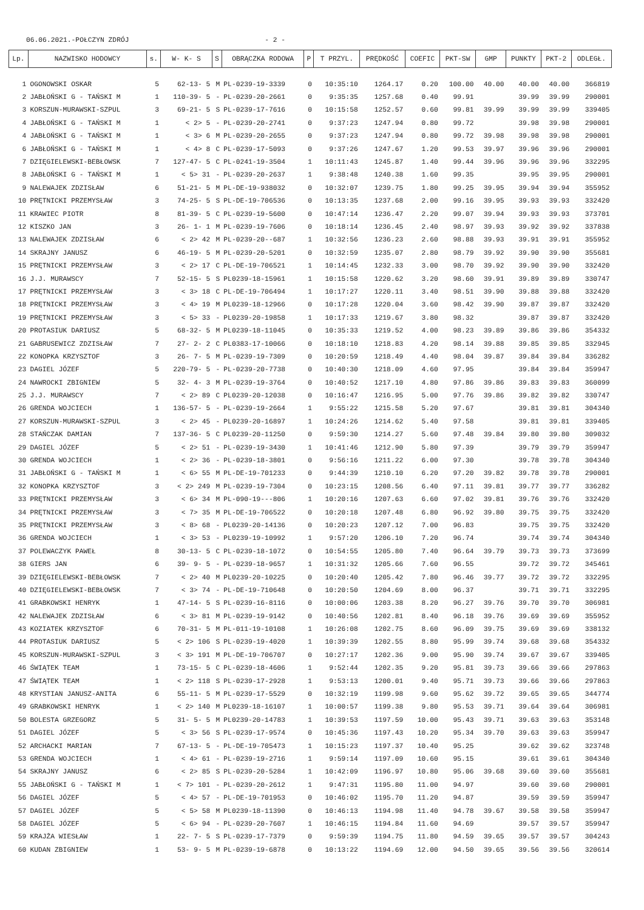06.06.2021.-POŁCZYN ZDRÓJ - 2 -
| Lp. | NAZWISKO HODOWCY | s. | W- K- S | S | OBRĄCZKA RODOWA | P | T PRZYL. | PRĘDKOŚĆ | COEFIC | PKT-SW | GMP | PUNKTY | PKT-2 | ODLEGŁ. |
| --- | --- | --- | --- | --- | --- | --- | --- | --- | --- | --- | --- | --- | --- | --- |
| 1 | OGONOWSKI OSKAR | 5 | 62-13- 5 | M | PL-0239-19-3339 | 0 | 10:35:10 | 1264.17 | 0.20 | 100.00 | 40.00 | 40.00 | 40.00 | 366819 |
| 2 | JABŁOŃSKI G - TAŃSKI M | 1 | 110-39- 5 | - | PL-0239-20-2661 | 0 | 9:35:35 | 1257.68 | 0.40 | 99.91 | | 39.99 | 39.99 | 290001 |
| 3 | KORSZUN-MURAWSKI-SZPUL | 3 | 69-21- 5 | S | PL-0239-17-7616 | 0 | 10:15:58 | 1252.57 | 0.60 | 99.81 | 39.99 | 39.99 | 39.99 | 339405 |
| 4 | JABŁOŃSKI G - TAŃSKI M | 1 | < 2> 5 | - | PL-0239-20-2741 | 0 | 9:37:23 | 1247.94 | 0.80 | 99.72 | | 39.98 | 39.98 | 290001 |
| 4 | JABŁOŃSKI G - TAŃSKI M | 1 | < 3> 6 | M | PL-0239-20-2655 | 0 | 9:37:23 | 1247.94 | 0.80 | 99.72 | 39.98 | 39.98 | 39.98 | 290001 |
| 6 | JABŁOŃSKI G - TAŃSKI M | 1 | < 4> 8 | C | PL-0239-17-5093 | 0 | 9:37:26 | 1247.67 | 1.20 | 99.53 | 39.97 | 39.96 | 39.96 | 290001 |
| 7 | DZIĘGIELEWSKI-BEBŁOWSK | 7 | 127-47- 5 | C | PL-0241-19-3504 | 1 | 10:11:43 | 1245.87 | 1.40 | 99.44 | 39.96 | 39.96 | 39.96 | 332295 |
| 8 | JABŁOŃSKI G - TAŃSKI M | 1 | < 5> 31 | - | PL-0239-20-2637 | 1 | 9:38:48 | 1240.38 | 1.60 | 99.35 | | 39.95 | 39.95 | 290001 |
| 9 | NALEWAJEK ZDZISŁAW | 6 | 51-21- 5 | M | PL-DE-19-938032 | 0 | 10:32:07 | 1239.75 | 1.80 | 99.25 | 39.95 | 39.94 | 39.94 | 355952 |
| 10 | PRĘTNICKI PRZEMYSŁAW | 3 | 74-25- 5 | S | PL-DE-19-706536 | 0 | 10:13:35 | 1237.68 | 2.00 | 99.16 | 39.95 | 39.93 | 39.93 | 332420 |
| 11 | KRAWIEC PIOTR | 8 | 81-39- 5 | C | PL-0239-19-5600 | 0 | 10:47:14 | 1236.47 | 2.20 | 99.07 | 39.94 | 39.93 | 39.93 | 373701 |
| 12 | KISZKO JAN | 3 | 26- 1- 1 | M | PL-0239-19-7606 | 0 | 10:18:14 | 1236.45 | 2.40 | 98.97 | 39.93 | 39.92 | 39.92 | 337838 |
| 13 | NALEWAJEK ZDZISŁAW | 6 | < 2> 42 | M | PL-0239-20--687 | 1 | 10:32:56 | 1236.23 | 2.60 | 98.88 | 39.93 | 39.91 | 39.91 | 355952 |
| 14 | SKRAJNY JANUSZ | 6 | 46-19- 5 | M | PL-0239-20-5201 | 0 | 10:32:59 | 1235.07 | 2.80 | 98.79 | 39.92 | 39.90 | 39.90 | 355681 |
| 15 | PRĘTNICKI PRZEMYSŁAW | 3 | < 2> 17 | C | PL-DE-19-706521 | 1 | 10:14:45 | 1232.33 | 3.00 | 98.70 | 39.92 | 39.90 | 39.90 | 332420 |
| 16 | J.J. MURAWSCY | 7 | 52-15- 5 | S | PL0239-18-15961 | 1 | 10:15:58 | 1220.62 | 3.20 | 98.60 | 39.91 | 39.89 | 39.89 | 330747 |
| 17 | PRĘTNICKI PRZEMYSŁAW | 3 | < 3> 18 | C | PL-DE-19-706494 | 1 | 10:17:27 | 1220.11 | 3.40 | 98.51 | 39.90 | 39.88 | 39.88 | 332420 |
| 18 | PRĘTNICKI PRZEMYSŁAW | 3 | < 4> 19 | M | PL0239-18-12966 | 0 | 10:17:28 | 1220.04 | 3.60 | 98.42 | 39.90 | 39.87 | 39.87 | 332420 |
| 19 | PRĘTNICKI PRZEMYSŁAW | 3 | < 5> 33 | - | PL0239-20-19858 | 1 | 10:17:33 | 1219.67 | 3.80 | 98.32 | | 39.87 | 39.87 | 332420 |
| 20 | PROTASIUK DARIUSZ | 5 | 68-32- 5 | M | PL0239-18-11045 | 0 | 10:35:33 | 1219.52 | 4.00 | 98.23 | 39.89 | 39.86 | 39.86 | 354332 |
| 21 | GABRUSEWICZ ZDZISŁAW | 7 | 27- 2- 2 | C | PL0383-17-10066 | 0 | 10:18:10 | 1218.83 | 4.20 | 98.14 | 39.88 | 39.85 | 39.85 | 332945 |
| 22 | KONOPKA KRZYSZTOF | 3 | 26- 7- 5 | M | PL-0239-19-7309 | 0 | 10:20:59 | 1218.49 | 4.40 | 98.04 | 39.87 | 39.84 | 39.84 | 336282 |
| 23 | DAGIEL JÓZEF | 5 | 220-79- 5 | - | PL-0239-20-7738 | 0 | 10:40:30 | 1218.09 | 4.60 | 97.95 | | 39.84 | 39.84 | 359947 |
| 24 | NAWROCKI ZBIGNIEW | 5 | 32- 4- 3 | M | PL-0239-19-3764 | 0 | 10:40:52 | 1217.10 | 4.80 | 97.86 | 39.86 | 39.83 | 39.83 | 360099 |
| 25 | J.J. MURAWSCY | 7 | < 2> 89 | C | PL0239-20-12038 | 0 | 10:16:47 | 1216.95 | 5.00 | 97.76 | 39.86 | 39.82 | 39.82 | 330747 |
| 26 | GRENDA WOJCIECH | 1 | 136-57- 5 | - | PL-0239-19-2664 | 1 | 9:55:22 | 1215.58 | 5.20 | 97.67 | | 39.81 | 39.81 | 304340 |
| 27 | KORSZUN-MURAWSKI-SZPUL | 3 | < 2> 45 | - | PL0239-20-16897 | 1 | 10:24:26 | 1214.62 | 5.40 | 97.58 | | 39.81 | 39.81 | 339405 |
| 28 | STAŃCZAK DAMIAN | 7 | 137-36- 5 | C | PL0239-20-11250 | 0 | 9:59:30 | 1214.27 | 5.60 | 97.48 | 39.84 | 39.80 | 39.80 | 309032 |
| 29 | DAGIEL JÓZEF | 5 | < 2> 51 | - | PL-0239-19-3430 | 1 | 10:41:46 | 1212.90 | 5.80 | 97.39 | | 39.79 | 39.79 | 359947 |
| 30 | GRENDA WOJCIECH | 1 | < 2> 36 | - | PL-0239-18-3801 | 0 | 9:56:16 | 1211.22 | 6.00 | 97.30 | | 39.78 | 39.78 | 304340 |
| 31 | JABŁOŃSKI G - TAŃSKI M | 1 | < 6> 55 | M | PL-DE-19-701233 | 0 | 9:44:39 | 1210.10 | 6.20 | 97.20 | 39.82 | 39.78 | 39.78 | 290001 |
| 32 | KONOPKA KRZYSZTOF | 3 | < 2> 249 | M | PL-0239-19-7304 | 0 | 10:23:15 | 1208.56 | 6.40 | 97.11 | 39.81 | 39.77 | 39.77 | 336282 |
| 33 | PRĘTNICKI PRZEMYSŁAW | 3 | < 6> 34 | M | PL-090-19---806 | 1 | 10:20:16 | 1207.63 | 6.60 | 97.02 | 39.81 | 39.76 | 39.76 | 332420 |
| 34 | PRĘTNICKI PRZEMYSŁAW | 3 | < 7> 35 | M | PL-DE-19-706522 | 0 | 10:20:18 | 1207.48 | 6.80 | 96.92 | 39.80 | 39.75 | 39.75 | 332420 |
| 35 | PRĘTNICKI PRZEMYSŁAW | 3 | < 8> 68 | - | PL0239-20-14136 | 0 | 10:20:23 | 1207.12 | 7.00 | 96.83 | | 39.75 | 39.75 | 332420 |
| 36 | GRENDA WOJCIECH | 1 | < 3> 53 | - | PL0239-19-10992 | 1 | 9:57:20 | 1206.10 | 7.20 | 96.74 | | 39.74 | 39.74 | 304340 |
| 37 | POLEWACZYK PAWEŁ | 8 | 30-13- 5 | C | PL-0239-18-1072 | 0 | 10:54:55 | 1205.80 | 7.40 | 96.64 | 39.79 | 39.73 | 39.73 | 373699 |
| 38 | GIERS JAN | 6 | 39- 9- 5 | - | PL-0239-18-9657 | 1 | 10:31:32 | 1205.66 | 7.60 | 96.55 | | 39.72 | 39.72 | 345461 |
| 39 | DZIĘGIELEWSKI-BEBŁOWSK | 7 | < 2> 40 | M | PL0239-20-10225 | 0 | 10:20:40 | 1205.42 | 7.80 | 96.46 | 39.77 | 39.72 | 39.72 | 332295 |
| 40 | DZIĘGIELEWSKI-BEBŁOWSK | 7 | < 3> 74 | - | PL-DE-19-710648 | 0 | 10:20:50 | 1204.69 | 8.00 | 96.37 | | 39.71 | 39.71 | 332295 |
| 41 | GRABKOWSKI HENRYK | 1 | 47-14- 5 | S | PL-0239-16-8116 | 0 | 10:00:06 | 1203.38 | 8.20 | 96.27 | 39.76 | 39.70 | 39.70 | 306981 |
| 42 | NALEWAJEK ZDZISŁAW | 6 | < 3> 81 | M | PL-0239-19-9142 | 0 | 10:40:56 | 1202.81 | 8.40 | 96.18 | 39.76 | 39.69 | 39.69 | 355952 |
| 43 | KOZIATEK KRZYSZTOF | 6 | 70-31- 5 | M | PL-011-19-10108 | 1 | 10:26:08 | 1202.75 | 8.60 | 96.09 | 39.75 | 39.69 | 39.69 | 338132 |
| 44 | PROTASIUK DARIUSZ | 5 | < 2> 106 | S | PL-0239-19-4020 | 1 | 10:39:39 | 1202.55 | 8.80 | 95.99 | 39.74 | 39.68 | 39.68 | 354332 |
| 45 | KORSZUN-MURAWSKI-SZPUL | 3 | < 3> 191 | M | PL-DE-19-706707 | 0 | 10:27:17 | 1202.36 | 9.00 | 95.90 | 39.74 | 39.67 | 39.67 | 339405 |
| 46 | ŚWIĄTEK TEAM | 1 | 73-15- 5 | C | PL-0239-18-4606 | 1 | 9:52:44 | 1202.35 | 9.20 | 95.81 | 39.73 | 39.66 | 39.66 | 297863 |
| 47 | ŚWIĄTEK TEAM | 1 | < 2> 118 | S | PL-0239-17-2928 | 1 | 9:53:13 | 1200.01 | 9.40 | 95.71 | 39.73 | 39.66 | 39.66 | 297863 |
| 48 | KRYSTIAN JANUSZ-ANITA | 6 | 55-11- 5 | M | PL-0239-17-5529 | 0 | 10:32:19 | 1199.98 | 9.60 | 95.62 | 39.72 | 39.65 | 39.65 | 344774 |
| 49 | GRABKOWSKI HENRYK | 1 | < 2> 140 | M | PL0239-18-16107 | 1 | 10:00:57 | 1199.38 | 9.80 | 95.53 | 39.71 | 39.64 | 39.64 | 306981 |
| 50 | BOLESTA GRZEGORZ | 5 | 31- 5- 5 | M | PL0239-20-14783 | 1 | 10:39:53 | 1197.59 | 10.00 | 95.43 | 39.71 | 39.63 | 39.63 | 353148 |
| 51 | DAGIEL JÓZEF | 5 | < 3> 56 | S | PL-0239-17-9574 | 0 | 10:45:36 | 1197.43 | 10.20 | 95.34 | 39.70 | 39.63 | 39.63 | 359947 |
| 52 | ARCHACKI MARIAN | 7 | 67-13- 5 | - | PL-DE-19-705473 | 1 | 10:15:23 | 1197.37 | 10.40 | 95.25 | | 39.62 | 39.62 | 323748 |
| 53 | GRENDA WOJCIECH | 1 | < 4> 61 | - | PL-0239-19-2716 | 1 | 9:59:14 | 1197.09 | 10.60 | 95.15 | | 39.61 | 39.61 | 304340 |
| 54 | SKRAJNY JANUSZ | 6 | < 2> 85 | S | PL-0239-20-5284 | 1 | 10:42:09 | 1196.97 | 10.80 | 95.06 | 39.68 | 39.60 | 39.60 | 355681 |
| 55 | JABŁOŃSKI G - TAŃSKI M | 1 | < 7> 101 | - | PL-0239-20-2612 | 1 | 9:47:31 | 1195.80 | 11.00 | 94.97 | | 39.60 | 39.60 | 290001 |
| 56 | DAGIEL JÓZEF | 5 | < 4> 57 | - | PL-DE-19-701953 | 0 | 10:46:02 | 1195.70 | 11.20 | 94.87 | | 39.59 | 39.59 | 359947 |
| 57 | DAGIEL JÓZEF | 5 | < 5> 58 | M | PL0239-18-11390 | 0 | 10:46:13 | 1194.98 | 11.40 | 94.78 | 39.67 | 39.58 | 39.58 | 359947 |
| 58 | DAGIEL JÓZEF | 5 | < 6> 94 | - | PL-0239-20-7607 | 1 | 10:46:15 | 1194.84 | 11.60 | 94.69 | | 39.57 | 39.57 | 359947 |
| 59 | KRAJŻA WIESŁAW | 1 | 22- 7- 5 | S | PL-0239-17-7379 | 0 | 9:59:39 | 1194.75 | 11.80 | 94.59 | 39.65 | 39.57 | 39.57 | 304243 |
| 60 | KUDAN ZBIGNIEW | 1 | 53- 9- 5 | M | PL-0239-19-6878 | 0 | 10:13:22 | 1194.69 | 12.00 | 94.50 | 39.65 | 39.56 | 39.56 | 320614 |